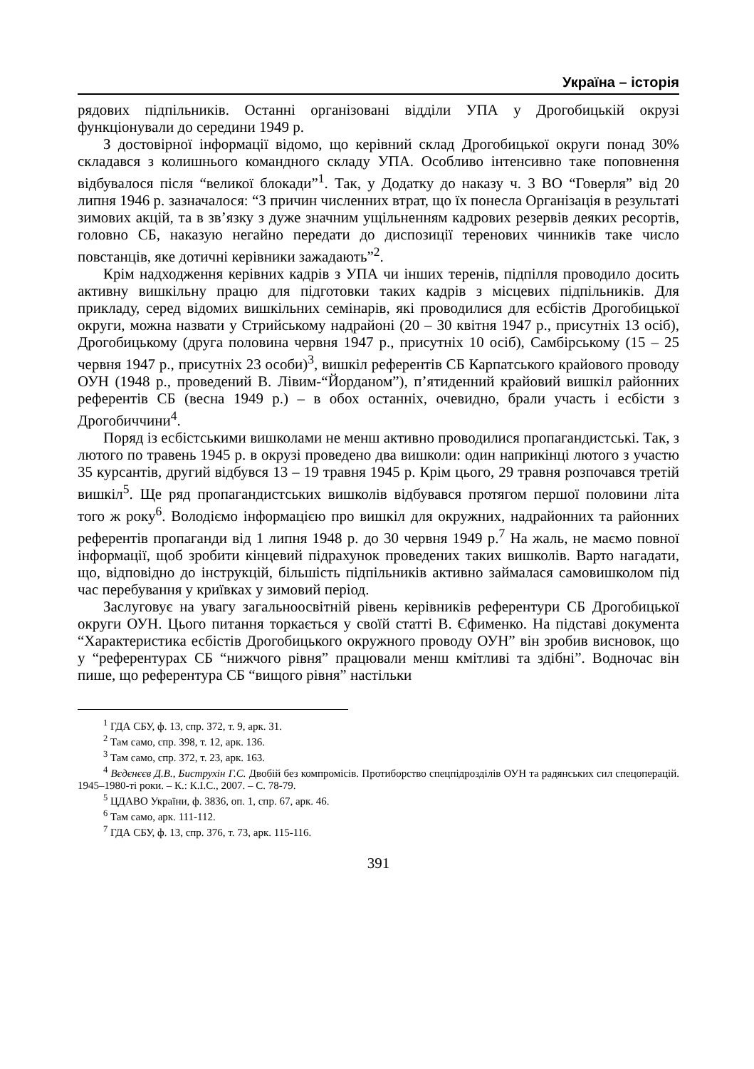Україна – історія
рядових підпільників. Останні організовані відділи УПА у Дрогобицькій окрузі функціонували до середини 1949 р.
З достовірної інформації відомо, що керівний склад Дрогобицької округи понад 30% складався з колишнього командного складу УПА. Особливо інтенсивно таке поповнення відбувалося після “великої блокади”<sup>1</sup>. Так, у Додатку до наказу ч. 3 ВО “Говерля” від 20 липня 1946 р. зазначалося: “З причин численних втрат, що їх понесла Організація в результаті зимових акцій, та в зв’язку з дуже значним ущільненням кадрових резервів деяких ресортів, головно СБ, наказую негайно передати до диспозиції теренових чинників таке число повстанців, яке дотичні керівники зажадають”<sup>2</sup>.
Крім надходження керівних кадрів з УПА чи інших теренів, підпілля проводило досить активну вишкільну працю для підготовки таких кадрів з місцевих підпільників. Для прикладу, серед відомих вишкільних семінарів, які проводилися для есбістів Дрогобицької округи, можна назвати у Стрийському надрайоні (20 – 30 квітня 1947 р., присутніх 13 осіб), Дрогобицькому (друга половина червня 1947 р., присутніх 10 осіб), Самбірському (15 – 25 червня 1947 р., присутніх 23 особи)<sup>3</sup>, вишкіл референтів СБ Карпатського крайового проводу ОУН (1948 р., проведений В. Лівим-“Йорданом”), п’ятиденний крайовий вишкіл районних референтів СБ (весна 1949 р.) – в обох останніх, очевидно, брали участь і есбісти з Дрогобиччини<sup>4</sup>.
Поряд із есбістськими вишколами не менш активно проводилися пропагандистські. Так, з лютого по травень 1945 р. в окрузі проведено два вишколи: один наприкінці лютого з участю 35 курсантів, другий відбувся 13 – 19 травня 1945 р. Крім цього, 29 травня розпочався третій вишкіл<sup>5</sup>. Ще ряд пропагандистських вишколів відбувався протягом першої половини літа того ж року<sup>6</sup>. Володіємо інформацією про вишкіл для окружних, надрайонних та районних референтів пропаганди від 1 липня 1948 р. до 30 червня 1949 р.<sup>7</sup> На жаль, не маємо повної інформації, щоб зробити кінцевий підрахунок проведених таких вишколів. Варто нагадати, що, відповідно до інструкцій, більшість підпільників активно займалася самовишколом під час перебування у криївках у зимовий період.
Заслуговує на увагу загальноосвітній рівень керівників референтури СБ Дрогобицької округи ОУН. Цього питання торкається у своїй статті В. Єфименко. На підставі документа “Характеристика есбістів Дрогобицького окружного проводу ОУН” він зробив висновок, що у “референтурах СБ “нижчого рівня” працювали менш кмітливі та здібні”. Водночас він пише, що референтура СБ “вищого рівня” настільки
<sup>1</sup> ГДА СБУ, ф. 13, спр. 372, т. 9, арк. 31.
<sup>2</sup> Там само, спр. 398, т. 12, арк. 136.
<sup>3</sup> Там само, спр. 372, т. 23, арк. 163.
<sup>4</sup> Вєдєнєєв Д.В., Биструхін Г.С. Двобій без компромісів. Протиборство спецпідрозділів ОУН та радянських сил спецоперацій. 1945–1980-ті роки. – К.: К.І.С., 2007. – С. 78-79.
<sup>5</sup> ЦДАВО України, ф. 3836, оп. 1, спр. 67, арк. 46.
<sup>6</sup> Там само, арк. 111-112.
<sup>7</sup> ГДА СБУ, ф. 13, спр. 376, т. 73, арк. 115-116.
391